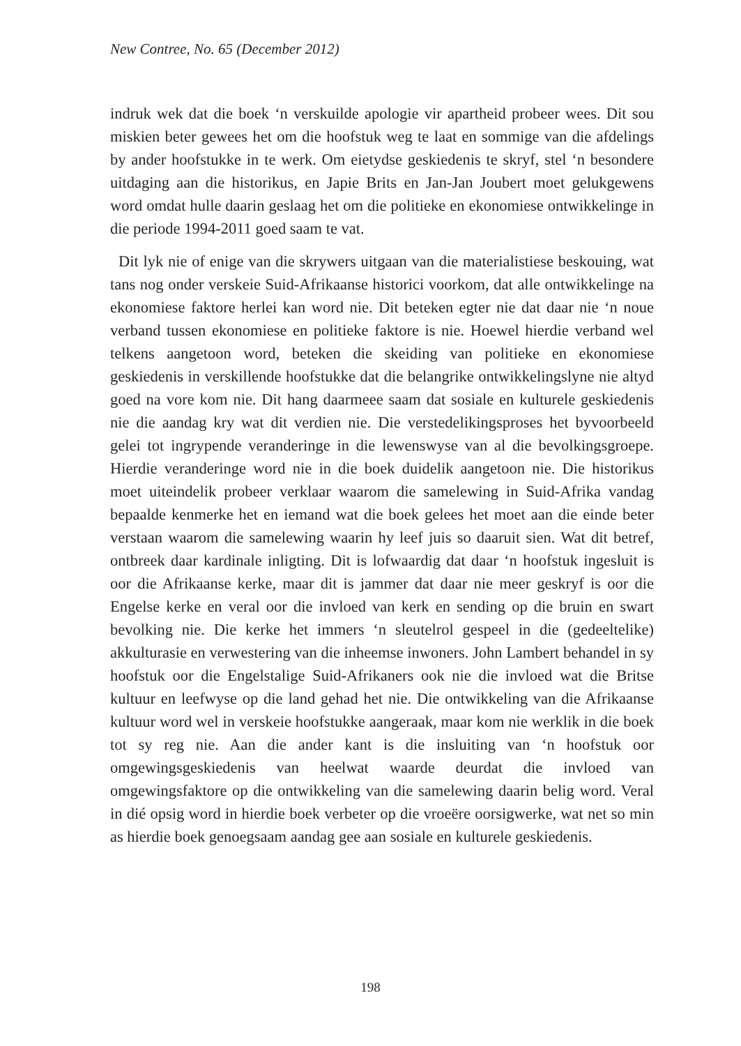New Contree, No. 65 (December 2012)
indruk wek dat die boek ‘n verskuilde apologie vir apartheid probeer wees. Dit sou miskien beter gewees het om die hoofstuk weg te laat en sommige van die afdelings by ander hoofstukke in te werk. Om eietydse geskiedenis te skryf, stel ‘n besondere uitdaging aan die historikus, en Japie Brits en Jan-Jan Joubert moet gelukgewens word omdat hulle daarin geslaag het om die politieke en ekonomiese ontwikkelinge in die periode 1994-2011 goed saam te vat.
Dit lyk nie of enige van die skrywers uitgaan van die materialistiese beskouing, wat tans nog onder verskeie Suid-Afrikaanse historici voorkom, dat alle ontwikkelinge na ekonomiese faktore herlei kan word nie. Dit beteken egter nie dat daar nie ‘n noue verband tussen ekonomiese en politieke faktore is nie. Hoewel hierdie verband wel telkens aangetoon word, beteken die skeiding van politieke en ekonomiese geskiedenis in verskillende hoofstukke dat die belangrike ontwikkelingslyne nie altyd goed na vore kom nie. Dit hang daarmeee saam dat sosiale en kulturele geskiedenis nie die aandag kry wat dit verdien nie. Die verstedelikingsproses het byvoorbeeld gelei tot ingrypende veranderinge in die lewenswyse van al die bevolkingsgroepe. Hierdie veranderinge word nie in die boek duidelik aangetoon nie. Die historikus moet uiteindelik probeer verklaar waarom die samelewing in Suid-Afrika vandag bepaalde kenmerke het en iemand wat die boek gelees het moet aan die einde beter verstaan waarom die samelewing waarin hy leef juis so daaruit sien. Wat dit betref, ontbreek daar kardinale inligting. Dit is lofwaardig dat daar ‘n hoofstuk ingesluit is oor die Afrikaanse kerke, maar dit is jammer dat daar nie meer geskryf is oor die Engelse kerke en veral oor die invloed van kerk en sending op die bruin en swart bevolking nie. Die kerke het immers ‘n sleutelrol gespeel in die (gedeeltelike) akkulturasie en verwestering van die inheemse inwoners. John Lambert behandel in sy hoofstuk oor die Engelstalige Suid-Afrikaners ook nie die invloed wat die Britse kultuur en leefwyse op die land gehad het nie. Die ontwikkeling van die Afrikaanse kultuur word wel in verskeie hoofstukke aangeraak, maar kom nie werklik in die boek tot sy reg nie. Aan die ander kant is die insluiting van ‘n hoofstuk oor omgewingsgeskiedenis van heelwat waarde deurdat die invloed van omgewingsfaktore op die ontwikkeling van die samelewing daarin belig word. Veral in dié opsig word in hierdie boek verbeter op die vroeëre oorsigwerke, wat net so min as hierdie boek genoegsaam aandag gee aan sosiale en kulturele geskiedenis.
198